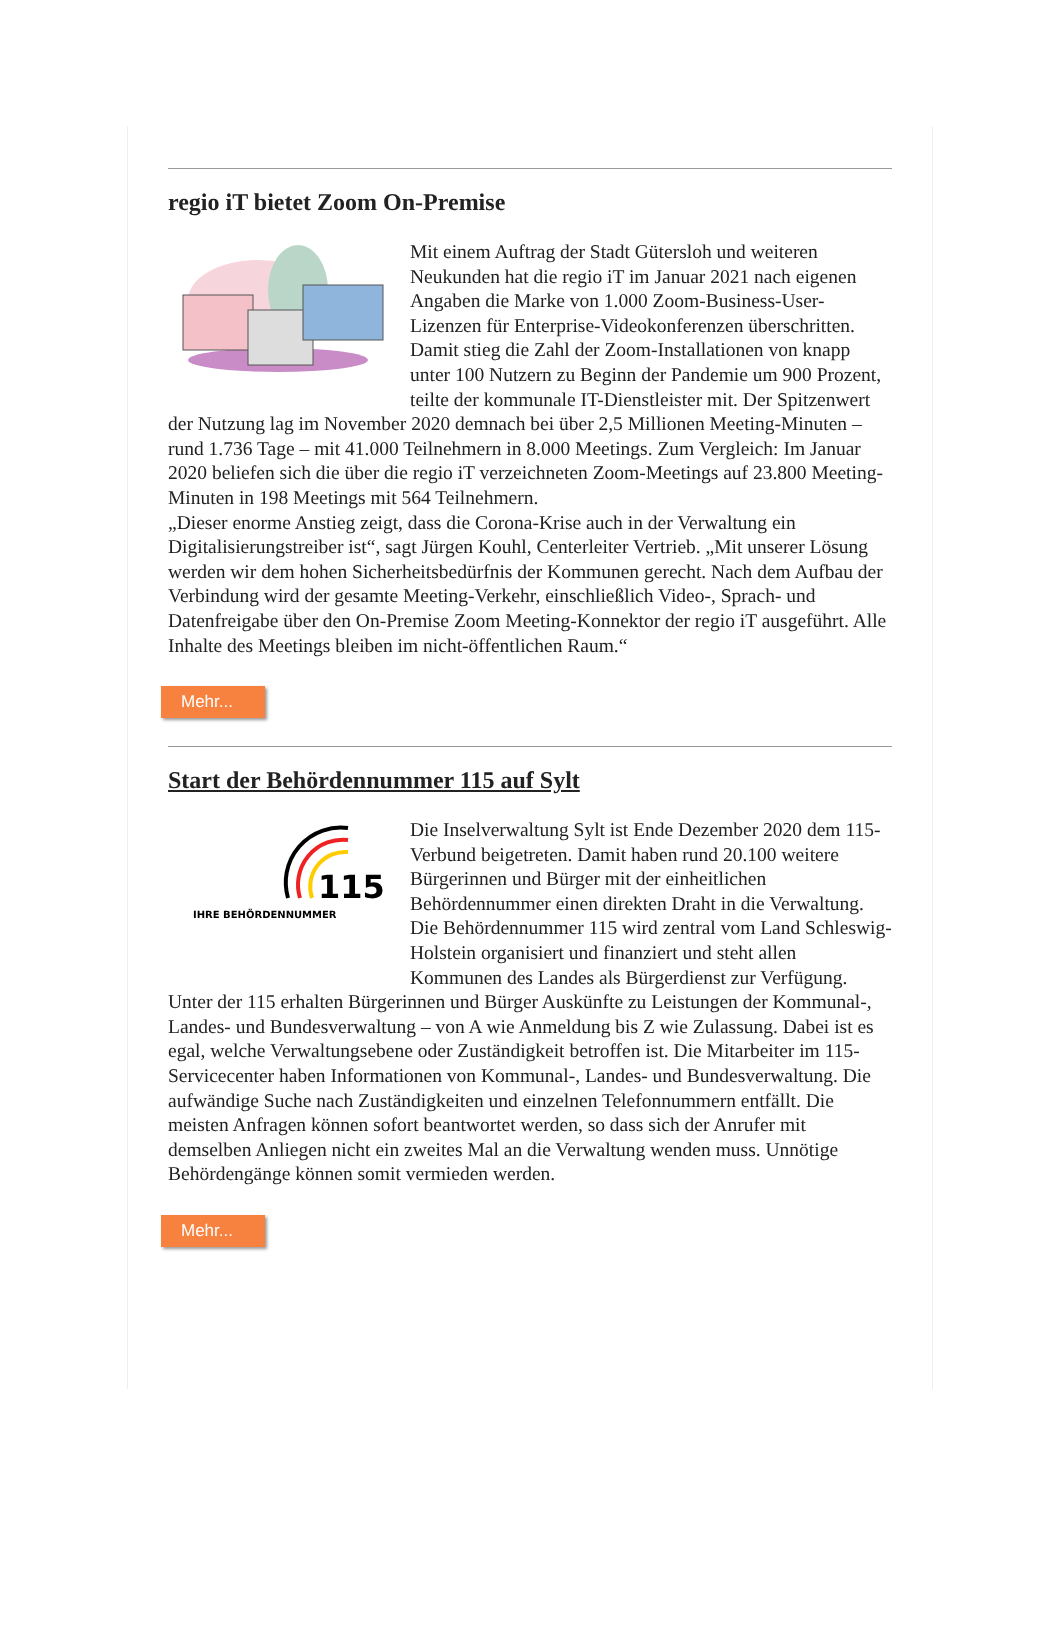regio iT bietet Zoom On-Premise
Mit einem Auftrag der Stadt Gütersloh und weiteren Neukunden hat die regio iT im Januar 2021 nach eigenen Angaben die Marke von 1.000 Zoom-Business-User-Lizenzen für Enterprise-Videokonferenzen überschritten.
Damit stieg die Zahl der Zoom-Installationen von knapp unter 100 Nutzern zu Beginn der Pandemie um 900 Prozent, teilte der kommunale IT-Dienstleister mit. Der Spitzenwert der Nutzung lag im November 2020 demnach bei über 2,5 Millionen Meeting-Minuten – rund 1.736 Tage – mit 41.000 Teilnehmern in 8.000 Meetings. Zum Vergleich: Im Januar 2020 beliefen sich die über die regio iT verzeichneten Zoom-Meetings auf 23.800 Meeting-Minuten in 198 Meetings mit 564 Teilnehmern.
„Dieser enorme Anstieg zeigt, dass die Corona-Krise auch in der Verwaltung ein Digitalisierungstreiber ist“, sagt Jürgen Kouhl, Centerleiter Vertrieb. „Mit unserer Lösung werden wir dem hohen Sicherheitsbedürfnis der Kommunen gerecht. Nach dem Aufbau der Verbindung wird der gesamte Meeting-Verkehr, einschließlich Video-, Sprach- und Datenfreigabe über den On-Premise Zoom Meeting-Konnektor der regio iT ausgeführt. Alle Inhalte des Meetings bleiben im nicht-öffentlichen Raum.“
Mehr...
Start der Behördennummer 115 auf Sylt
115
IHRE BEHÖRDENNUMMER
Die Inselverwaltung Sylt ist Ende Dezember 2020 dem 115-Verbund beigetreten. Damit haben rund 20.100 weitere Bürgerinnen und Bürger mit der einheitlichen Behördennummer einen direkten Draht in die Verwaltung.
Die Behördennummer 115 wird zentral vom Land Schleswig-Holstein organisiert und finanziert und steht allen Kommunen des Landes als Bürgerdienst zur Verfügung.
Unter der 115 erhalten Bürgerinnen und Bürger Auskünfte zu Leistungen der Kommunal-, Landes- und Bundesverwaltung – von A wie Anmeldung bis Z wie Zulassung. Dabei ist es egal, welche Verwaltungsebene oder Zuständigkeit betroffen ist. Die Mitarbeiter im 115-Servicecenter haben Informationen von Kommunal-, Landes- und Bundesverwaltung. Die aufwändige Suche nach Zuständigkeiten und einzelnen Telefonnummern entfällt. Die meisten Anfragen können sofort beantwortet werden, so dass sich der Anrufer mit demselben Anliegen nicht ein zweites Mal an die Verwaltung wenden muss. Unnötige Behördengänge können somit vermieden werden.
Mehr...